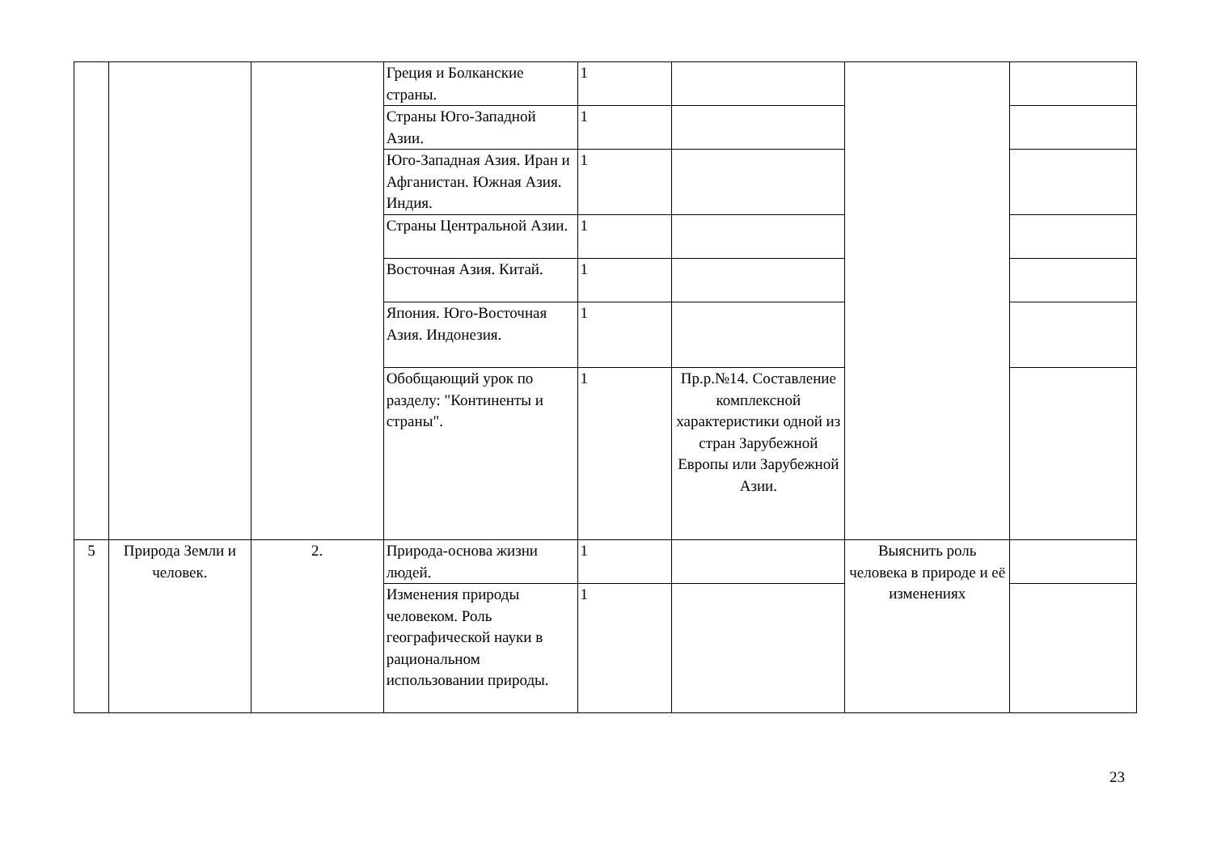| | | | Греция и Болканские страны. | 1 | | | |
| | | | Страны Юго-Западной Азии. | 1 | | | |
| | | | Юго-Западная Азия. Иран и Афганистан. Южная Азия. Индия. | 1 | | | |
| | | | Страны Центральной Азии. | 1 | | | |
| | | | Восточная Азия. Китай. | 1 | | | |
| | | | Япония. Юго-Восточная Азия. Индонезия. | 1 | | | |
| | | | Обобщающий урок по разделу: "Континенты и страны". | 1 | Пр.р.№14. Составление комплексной характеристики одной из стран Зарубежной Европы или Зарубежной Азии. | | |
| 5 | Природа Земли и человек. | 2. | Природа-основа жизни людей. | 1 | | Выяснить роль человека в природе и её изменениях | |
| | | | Изменения природы человеком. Роль географической науки в рациональном использовании природы. | 1 | | | |
23